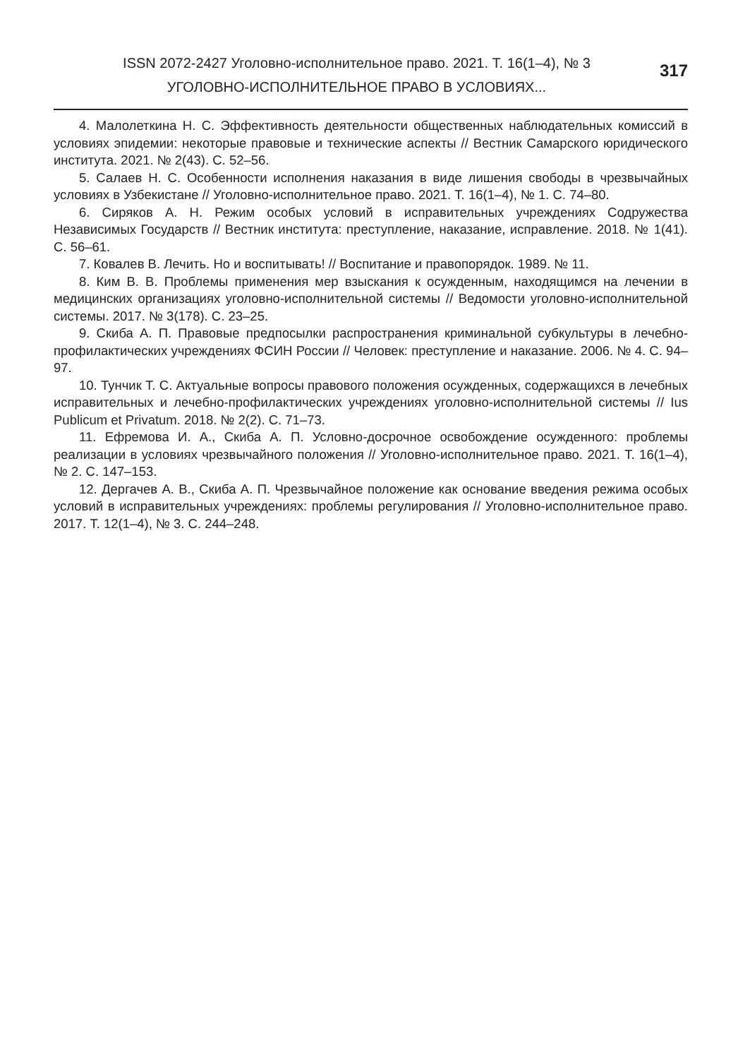ISSN 2072-2427 Уголовно-исполнительное право. 2021. Т. 16(1–4), № 3
УГОЛОВНО-ИСПОЛНИТЕЛЬНОЕ ПРАВО В УСЛОВИЯХ...
317
4. Малолеткина Н. С. Эффективность деятельности общественных наблюдательных комиссий в условиях эпидемии: некоторые правовые и технические аспекты // Вестник Самарского юридического института. 2021. № 2(43). С. 52–56.
5. Салаев Н. С. Особенности исполнения наказания в виде лишения свободы в чрезвычайных условиях в Узбекистане // Уголовно-исполнительное право. 2021. Т. 16(1–4), № 1. С. 74–80.
6. Сиряков А. Н. Режим особых условий в исправительных учреждениях Содружества Независимых Государств // Вестник института: преступление, наказание, исправление. 2018. № 1(41). С. 56–61.
7. Ковалев В. Лечить. Но и воспитывать! // Воспитание и правопорядок. 1989. № 11.
8. Ким В. В. Проблемы применения мер взыскания к осужденным, находящимся на лечении в медицинских организациях уголовно-исполнительной системы // Ведомости уголовно-исполнительной системы. 2017. № 3(178). С. 23–25.
9. Скиба А. П. Правовые предпосылки распространения криминальной субкультуры в лечебно-профилактических учреждениях ФСИН России // Человек: преступление и наказание. 2006. № 4. С. 94–97.
10. Тунчик Т. С. Актуальные вопросы правового положения осужденных, содержащихся в лечебных исправительных и лечебно-профилактических учреждениях уголовно-исполнительной системы // Ius Publicum et Privatum. 2018. № 2(2). С. 71–73.
11. Ефремова И. А., Скиба А. П. Условно-досрочное освобождение осужденного: проблемы реализации в условиях чрезвычайного положения // Уголовно-исполнительное право. 2021. Т. 16(1–4), № 2. С. 147–153.
12. Дергачев А. В., Скиба А. П. Чрезвычайное положение как основание введения режима особых условий в исправительных учреждениях: проблемы регулирования // Уголовно-исполнительное право. 2017. Т. 12(1–4), № 3. С. 244–248.